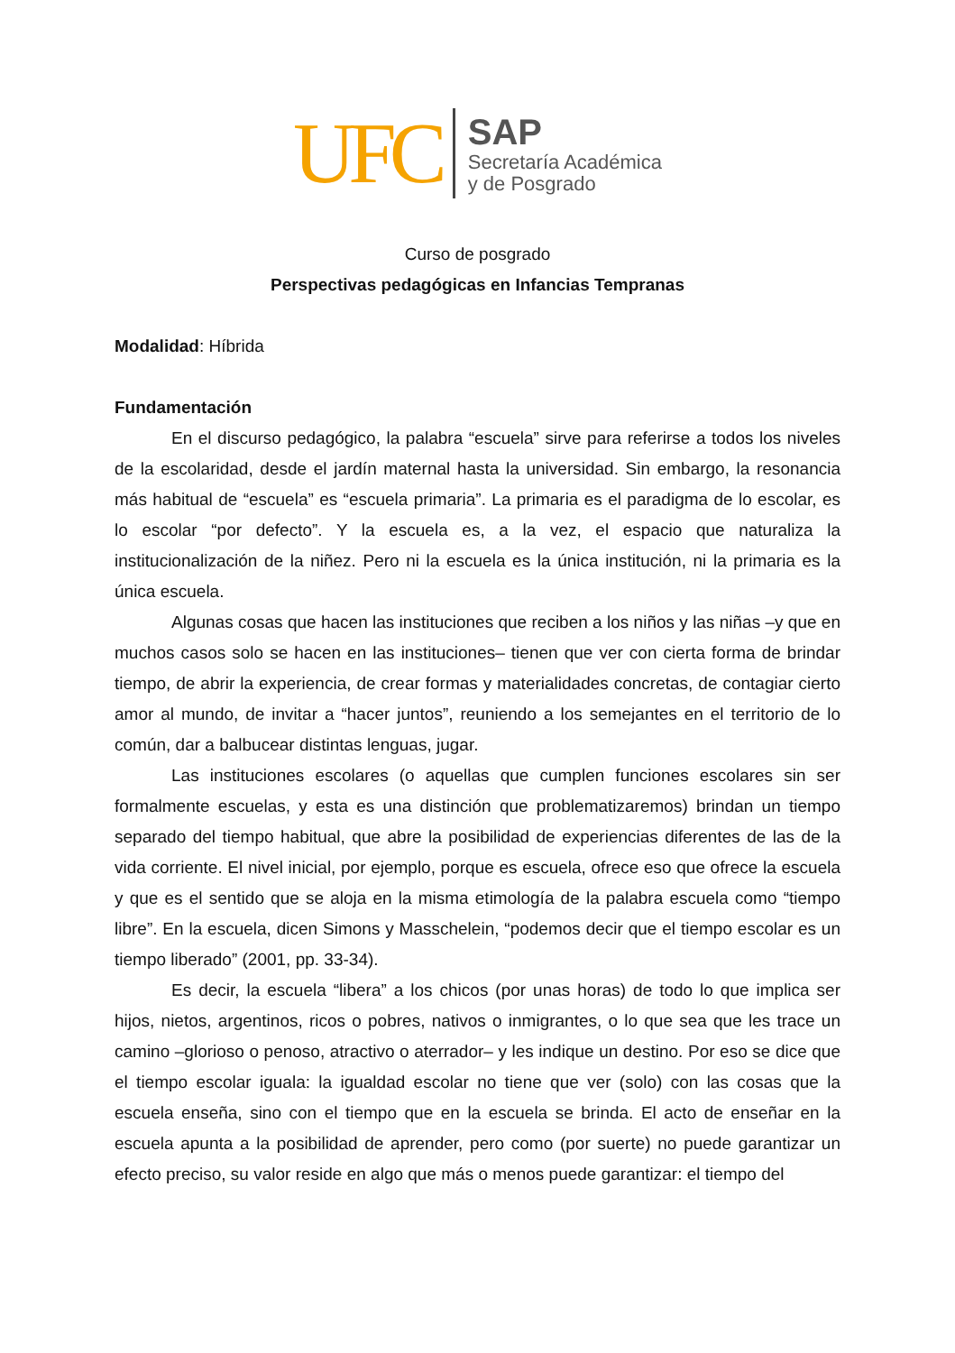UFC
SAP
Secretaría Académica
y de Posgrado
Curso de posgrado
Perspectivas pedagógicas en Infancias Tempranas
Modalidad: Híbrida
Fundamentación
En el discurso pedagógico, la palabra “escuela” sirve para referirse a todos los niveles de la escolaridad, desde el jardín maternal hasta la universidad. Sin embargo, la resonancia más habitual de “escuela” es “escuela primaria”. La primaria es el paradigma de lo escolar, es lo escolar “por defecto”. Y la escuela es, a la vez, el espacio que naturaliza la institucionalización de la niñez. Pero ni la escuela es la única institución, ni la primaria es la única escuela.
Algunas cosas que hacen las instituciones que reciben a los niños y las niñas –y que en muchos casos solo se hacen en las instituciones– tienen que ver con cierta forma de brindar tiempo, de abrir la experiencia, de crear formas y materialidades concretas, de contagiar cierto amor al mundo, de invitar a “hacer juntos”, reuniendo a los semejantes en el territorio de lo común, dar a balbucear distintas lenguas, jugar.
Las instituciones escolares (o aquellas que cumplen funciones escolares sin ser formalmente escuelas, y esta es una distinción que problematizaremos) brindan un tiempo separado del tiempo habitual, que abre la posibilidad de experiencias diferentes de las de la vida corriente. El nivel inicial, por ejemplo, porque es escuela, ofrece eso que ofrece la escuela y que es el sentido que se aloja en la misma etimología de la palabra escuela como “tiempo libre”. En la escuela, dicen Simons y Masschelein, “podemos decir que el tiempo escolar es un tiempo liberado” (2001, pp. 33-34).
Es decir, la escuela “libera” a los chicos (por unas horas) de todo lo que implica ser hijos, nietos, argentinos, ricos o pobres, nativos o inmigrantes, o lo que sea que les trace un camino –glorioso o penoso, atractivo o aterrador– y les indique un destino. Por eso se dice que el tiempo escolar iguala: la igualdad escolar no tiene que ver (solo) con las cosas que la escuela enseña, sino con el tiempo que en la escuela se brinda. El acto de enseñar en la escuela apunta a la posibilidad de aprender, pero como (por suerte) no puede garantizar un efecto preciso, su valor reside en algo que más o menos puede garantizar: el tiempo del